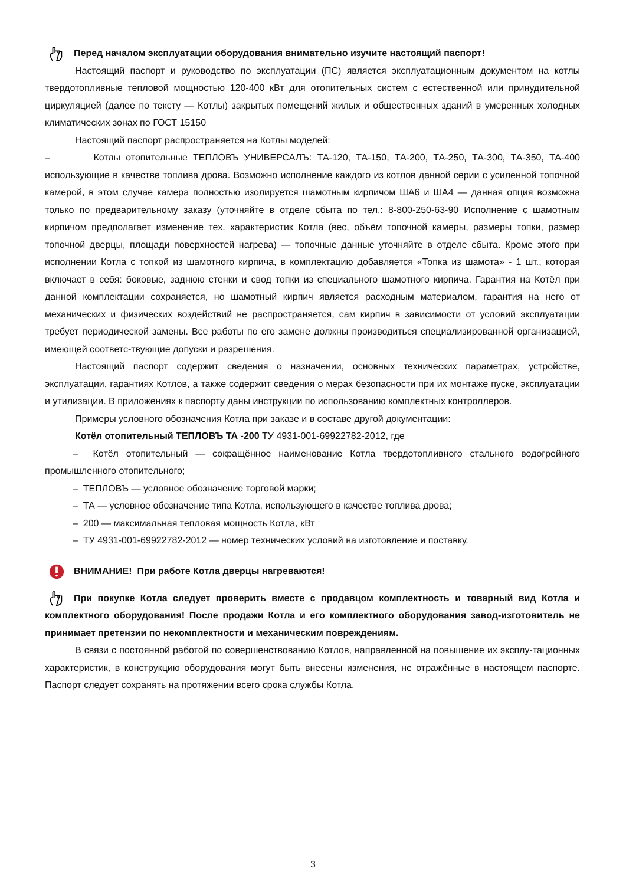Перед началом эксплуатации оборудования внимательно изучите настоящий паспорт!
Настоящий паспорт и руководство по эксплуатации (ПС) является эксплуатационным документом на котлы твердотопливные тепловой мощностью 120-400 кВт для отопительных систем с естественной или принудительной циркуляцией (далее по тексту — Котлы) закрытых помещений жилых и общественных зданий в умеренных холодных климатических зонах по ГОСТ 15150
Настоящий паспорт распространяется на Котлы моделей:
– Котлы отопительные ТЕПЛОВЪ УНИВЕРСАЛЪ: ТА-120, ТА-150, ТА-200, ТА-250, ТА-300, ТА-350, ТА-400 использующие в качестве топлива дрова. Возможно исполнение каждого из котлов данной серии с усиленной топочной камерой, в этом случае камера полностью изолируется шамотным кирпичом ША6 и ША4 — данная опция возможна только по предварительному заказу (уточняйте в отделе сбыта по тел.: 8-800-250-63-90 Исполнение с шамотным кирпичом предполагает изменение тех. характеристик Котла (вес, объём топочной камеры, размеры топки, размер топочной дверцы, площади поверхностей нагрева) — топочные данные уточняйте в отделе сбыта. Кроме этого при исполнении Котла с топкой из шамотного кирпича, в комплектацию добавляется «Топка из шамота» - 1 шт., которая включает в себя: боковые, заднюю стенки и свод топки из специального шамотного кирпича. Гарантия на Котёл при данной комплектации сохраняется, но шамотный кирпич является расходным материалом, гарантия на него от механических и физических воздействий не распространяется, сам кирпич в зависимости от условий эксплуатации требует периодической замены. Все работы по его замене должны производиться специализированной организацией, имеющей соответс-твующие допуски и разрешения.
Настоящий паспорт содержит сведения о назначении, основных технических параметрах, устройстве, эксплуатации, гарантиях Котлов, а также содержит сведения о мерах безопасности при их монтаже пуске, эксплуатации и утилизации. В приложениях к паспорту даны инструкции по использованию комплектных контроллеров.
Примеры условного обозначения Котла при заказе и в составе другой документации:
Котёл отопительный ТЕПЛОВЪ ТА -200 ТУ 4931-001-69922782-2012, где
– Котёл отопительный — сокращённое наименование Котла твердотопливного стального водогрейного промышленного отопительного;
– ТЕПЛОВЪ — условное обозначение торговой марки;
– ТА — условное обозначение типа Котла, использующего в качестве топлива дрова;
– 200 — максимальная тепловая мощность Котла, кВт
– ТУ 4931-001-69922782-2012 — номер технических условий на изготовление и поставку.
ВНИМАНИЕ! При работе Котла дверцы нагреваются!
При покупке Котла следует проверить вместе с продавцом комплектность и товарный вид Котла и комплектного оборудования! После продажи Котла и его комплектного оборудования завод-изготовитель не принимает претензии по некомплектности и механическим повреждениям.
В связи с постоянной работой по совершенствованию Котлов, направленной на повышение их эксплу-тационных характеристик, в конструкцию оборудования могут быть внесены изменения, не отражённые в настоящем паспорте. Паспорт следует сохранять на протяжении всего срока службы Котла.
3